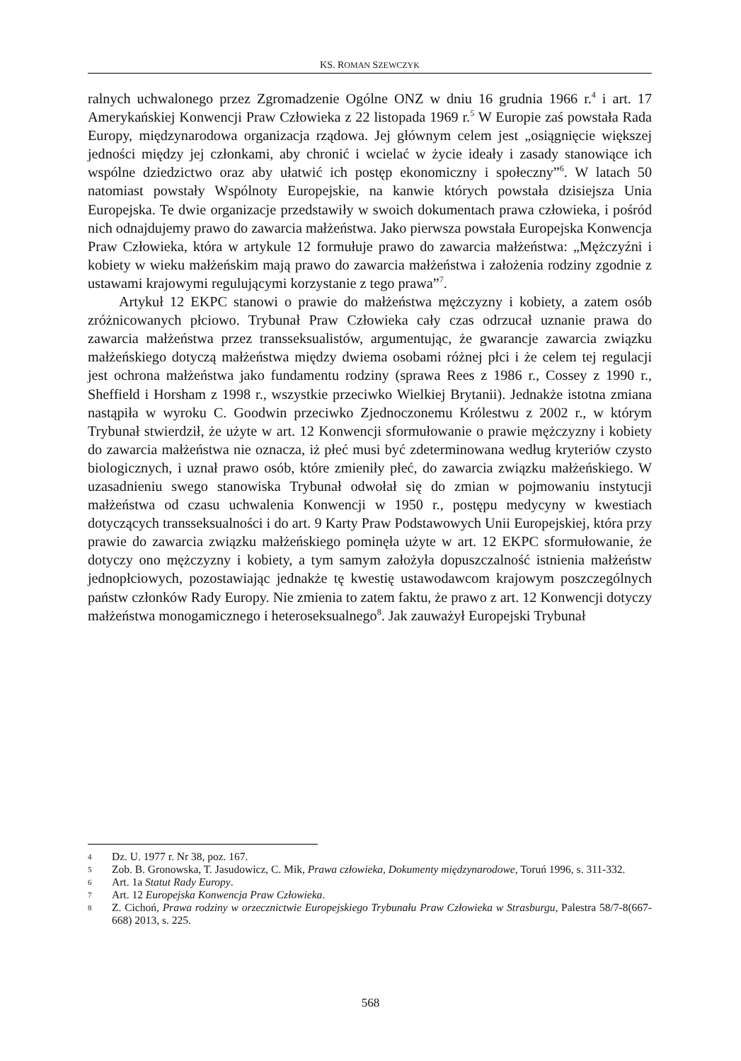KS. ROMAN SZEWCZYK
ralnych uchwalonego przez Zgromadzenie Ogólne ONZ w dniu 16 grudnia 1966 r.<sup>4</sup> i art. 17 Amerykańskiej Konwencji Praw Człowieka z 22 listopada 1969 r.<sup>5</sup> W Europie zaś powstała Rada Europy, międzynarodowa organizacja rządowa. Jej głównym celem jest „osiągnięcie większej jedności między jej członkami, aby chronić i wcielać w życie ideały i zasady stanowiące ich wspólne dziedzictwo oraz aby ułatwić ich postęp ekonomiczny i społeczny”<sup>6</sup>. W latach 50 natomiast powstały Wspólnoty Europejskie, na kanwie których powstała dzisiejsza Unia Europejska. Te dwie organizacje przedstawiły w swoich dokumentach prawa człowieka, i pośród nich odnajdujemy prawo do zawarcia małżeństwa. Jako pierwsza powstała Europejska Konwencja Praw Człowieka, która w artykule 12 formułuje prawo do zawarcia małżeństwa: „Mężczyźni i kobiety w wieku małżeńskim mają prawo do zawarcia małżeństwa i założenia rodziny zgodnie z ustawami krajowymi regulującymi korzystanie z tego prawa”<sup>7</sup>.
Artykuł 12 EKPC stanowi o prawie do małżeństwa mężczyzny i kobiety, a zatem osób zróżnicowanych płciowo. Trybunał Praw Człowieka cały czas odrzucał uznanie prawa do zawarcia małżeństwa przez transseksualistów, argumentując, że gwarancje zawarcia związku małżeńskiego dotyczą małżeństwa między dwiema osobami różnej płci i że celem tej regulacji jest ochrona małżeństwa jako fundamentu rodziny (sprawa Rees z 1986 r., Cossey z 1990 r., Sheffield i Horsham z 1998 r., wszystkie przeciwko Wielkiej Brytanii). Jednakże istotna zmiana nastąpiła w wyroku C. Goodwin przeciwko Zjednoczonemu Królestwu z 2002 r., w którym Trybunał stwierdził, że użyte w art. 12 Konwencji sformułowanie o prawie mężczyzny i kobiety do zawarcia małżeństwa nie oznacza, iż płeć musi być zdeterminowana według kryteriów czysto biologicznych, i uznał prawo osób, które zmieniły płeć, do zawarcia związku małżeńskiego. W uzasadnieniu swego stanowiska Trybunał odwołał się do zmian w pojmowaniu instytucji małżeństwa od czasu uchwalenia Konwencji w 1950 r., postępu medycyny w kwestiach dotyczących transseksualności i do art. 9 Karty Praw Podstawowych Unii Europejskiej, która przy prawie do zawarcia związku małżeńskiego pominęła użyte w art. 12 EKPC sformułowanie, że dotyczy ono mężczyzny i kobiety, a tym samym założyła dopuszczalność istnienia małżeństw jednopłciowych, pozostawiając jednakże tę kwestię ustawodawcom krajowym poszczególnych państw członków Rady Europy. Nie zmienia to zatem faktu, że prawo z art. 12 Konwencji dotyczy małżeństwa monogamicznego i heteroseksualnego<sup>8</sup>. Jak zauważył Europejski Trybunał
4 Dz. U. 1977 r. Nr 38, poz. 167.
5 Zob. B. Gronowska, T. Jasudowicz, C. Mik, Prawa człowieka, Dokumenty międzynarodowe, Toruń 1996, s. 311-332.
6 Art. 1a Statut Rady Europy.
7 Art. 12 Europejska Konwencja Praw Człowieka.
8 Z. Cichoń, Prawa rodziny w orzecznictwie Europejskiego Trybunału Praw Człowieka w Strasburgu, Palestra 58/7-8(667-668) 2013, s. 225.
568